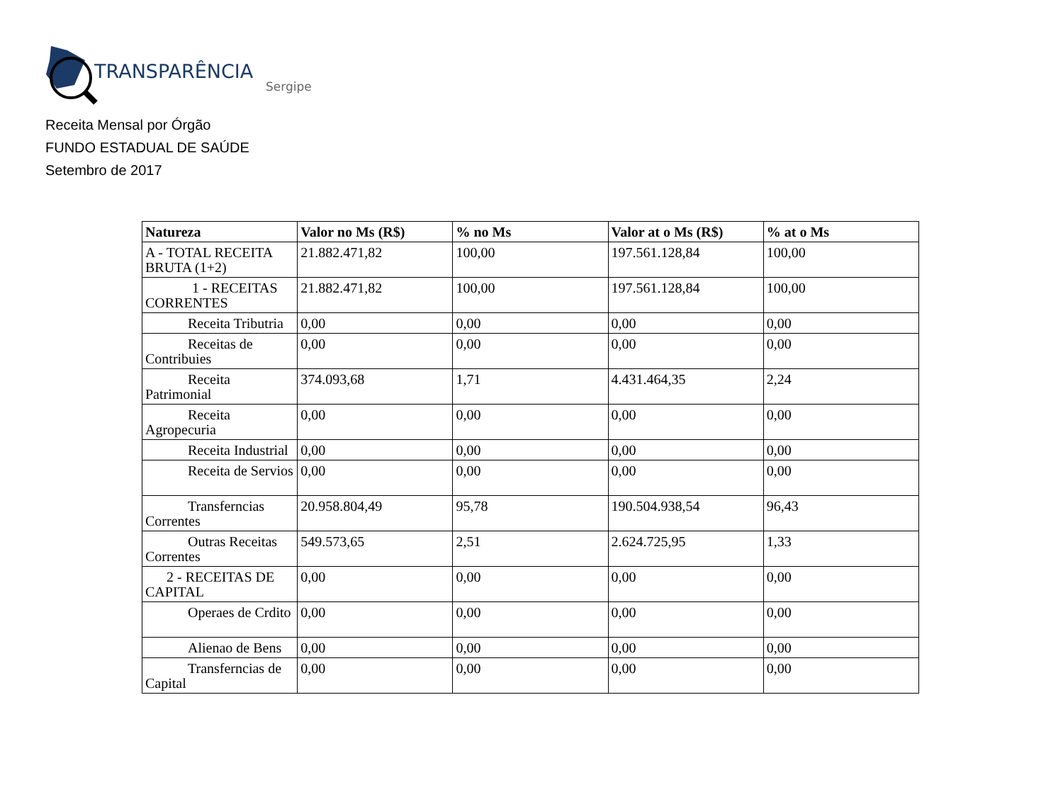TRANSPARÊNCIA
Sergipe
Receita Mensal por Órgão
FUNDO ESTADUAL DE SAÚDE
Setembro de 2017
| Natureza | Valor no Ms (R$) | % no Ms | Valor at o Ms (R$) | % at o Ms |
| --- | --- | --- | --- | --- |
| A - TOTAL RECEITA BRUTA (1+2) | 21.882.471,82 | 100,00 | 197.561.128,84 | 100,00 |
| 1 - RECEITAS CORRENTES | 21.882.471,82 | 100,00 | 197.561.128,84 | 100,00 |
| Receita Tributria | 0,00 | 0,00 | 0,00 | 0,00 |
| Receitas de Contribuies | 0,00 | 0,00 | 0,00 | 0,00 |
| Receita Patrimonial | 374.093,68 | 1,71 | 4.431.464,35 | 2,24 |
| Receita Agropecuria | 0,00 | 0,00 | 0,00 | 0,00 |
| Receita Industrial | 0,00 | 0,00 | 0,00 | 0,00 |
| Receita de Servios | 0,00 | 0,00 | 0,00 | 0,00 |
| Transferncias Correntes | 20.958.804,49 | 95,78 | 190.504.938,54 | 96,43 |
| Outras Receitas Correntes | 549.573,65 | 2,51 | 2.624.725,95 | 1,33 |
| 2 - RECEITAS DE CAPITAL | 0,00 | 0,00 | 0,00 | 0,00 |
| Operaes de Crdito | 0,00 | 0,00 | 0,00 | 0,00 |
| Alienao de Bens | 0,00 | 0,00 | 0,00 | 0,00 |
| Transferncias de Capital | 0,00 | 0,00 | 0,00 | 0,00 |